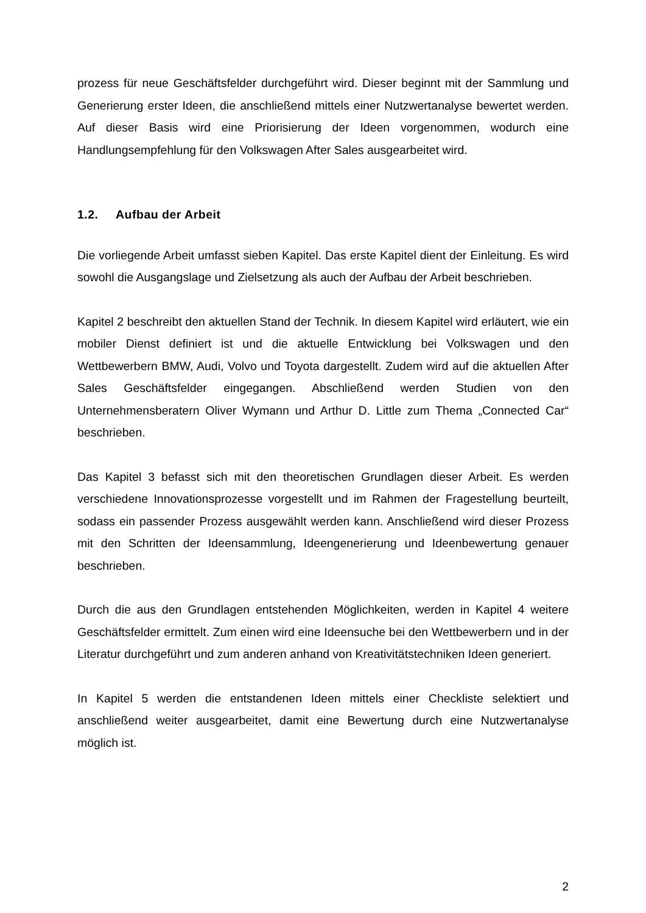prozess für neue Geschäftsfelder durchgeführt wird. Dieser beginnt mit der Sammlung und Generierung erster Ideen, die anschließend mittels einer Nutzwertanalyse bewertet werden. Auf dieser Basis wird eine Priorisierung der Ideen vorgenommen, wodurch eine Handlungsempfehlung für den Volkswagen After Sales ausgearbeitet wird.
1.2. Aufbau der Arbeit
Die vorliegende Arbeit umfasst sieben Kapitel. Das erste Kapitel dient der Einleitung. Es wird sowohl die Ausgangslage und Zielsetzung als auch der Aufbau der Arbeit beschrieben.
Kapitel 2 beschreibt den aktuellen Stand der Technik. In diesem Kapitel wird erläutert, wie ein mobiler Dienst definiert ist und die aktuelle Entwicklung bei Volkswagen und den Wettbewerbern BMW, Audi, Volvo und Toyota dargestellt. Zudem wird auf die aktuellen After Sales Geschäftsfelder eingegangen. Abschließend werden Studien von den Unternehmensberatern Oliver Wymann und Arthur D. Little zum Thema „Connected Car“ beschrieben.
Das Kapitel 3 befasst sich mit den theoretischen Grundlagen dieser Arbeit. Es werden verschiedene Innovationsprozesse vorgestellt und im Rahmen der Fragestellung beurteilt, sodass ein passender Prozess ausgewählt werden kann. Anschließend wird dieser Prozess mit den Schritten der Ideensammlung, Ideengenerierung und Ideenbewertung genauer beschrieben.
Durch die aus den Grundlagen entstehenden Möglichkeiten, werden in Kapitel 4 weitere Geschäftsfelder ermittelt. Zum einen wird eine Ideensuche bei den Wettbewerbern und in der Literatur durchgeführt und zum anderen anhand von Kreativitätstechniken Ideen generiert.
In Kapitel 5 werden die entstandenen Ideen mittels einer Checkliste selektiert und anschließend weiter ausgearbeitet, damit eine Bewertung durch eine Nutzwertanalyse möglich ist.
2